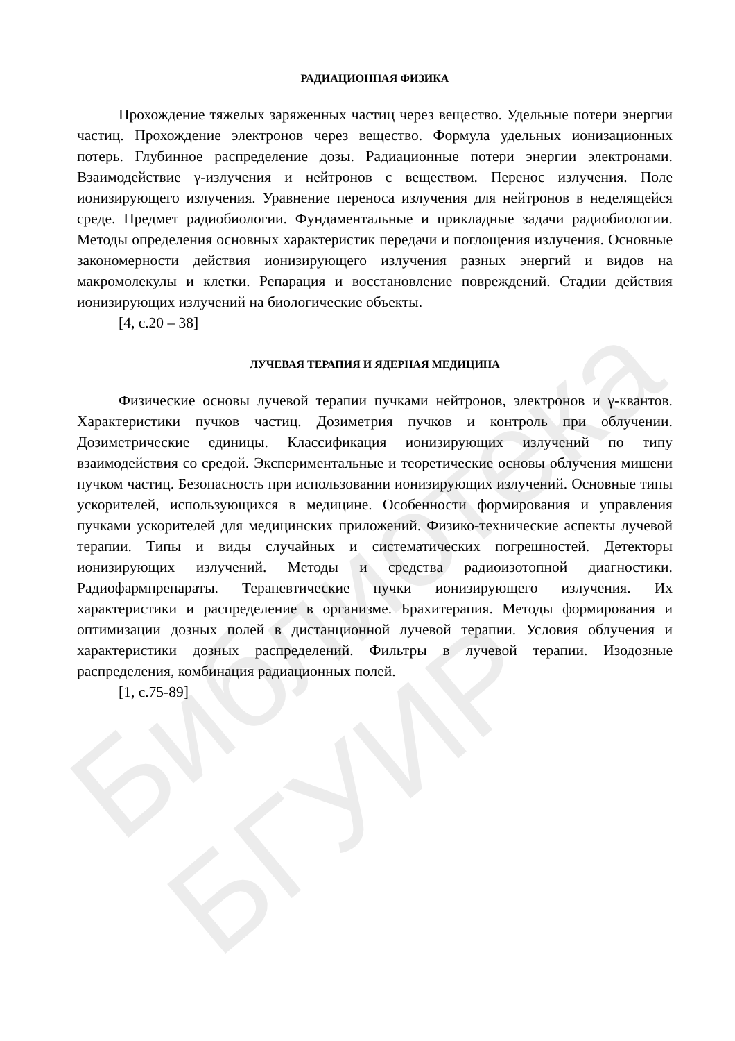Библиотека БГУИР
РАДИАЦИОННАЯ ФИЗИКА
Прохождение тяжелых заряженных частиц через вещество. Удельные потери энергии частиц. Прохождение электронов через вещество. Формула удельных ионизационных потерь. Глубинное распределение дозы. Радиационные потери энергии электронами. Взаимодействие γ-излучения и нейтронов с веществом. Перенос излучения. Поле ионизирующего излучения. Уравнение переноса излучения для нейтронов в неделящейся среде. Предмет радиобиологии. Фундаментальные и прикладные задачи радиобиологии. Методы определения основных характеристик передачи и поглощения излучения. Основные закономерности действия ионизирующего излучения разных энергий и видов на макромолекулы и клетки. Репарация и восстановление повреждений. Стадии действия ионизирующих излучений на биологические объекты.
[4, с.20 – 38]
ЛУЧЕВАЯ ТЕРАПИЯ И ЯДЕРНАЯ МЕДИЦИНА
Физические основы лучевой терапии пучками нейтронов, электронов и γ-квантов. Характеристики пучков частиц. Дозиметрия пучков и контроль при облучении. Дозиметрические единицы. Классификация ионизирующих излучений по типу взаимодействия со средой. Экспериментальные и теоретические основы облучения мишени пучком частиц. Безопасность при использовании ионизирующих излучений. Основные типы ускорителей, использующихся в медицине. Особенности формирования и управления пучками ускорителей для медицинских приложений. Физико-технические аспекты лучевой терапии. Типы и виды случайных и систематических погрешностей. Детекторы ионизирующих излучений. Методы и средства радиоизотопной диагностики. Радиофармпрепараты. Терапевтические пучки ионизирующего излучения. Их характеристики и распределение в организме. Брахитерапия. Методы формирования и оптимизации дозных полей в дистанционной лучевой терапии. Условия облучения и характеристики дозных распределений. Фильтры в лучевой терапии. Изодозные распределения, комбинация радиационных полей.
[1, с.75-89]